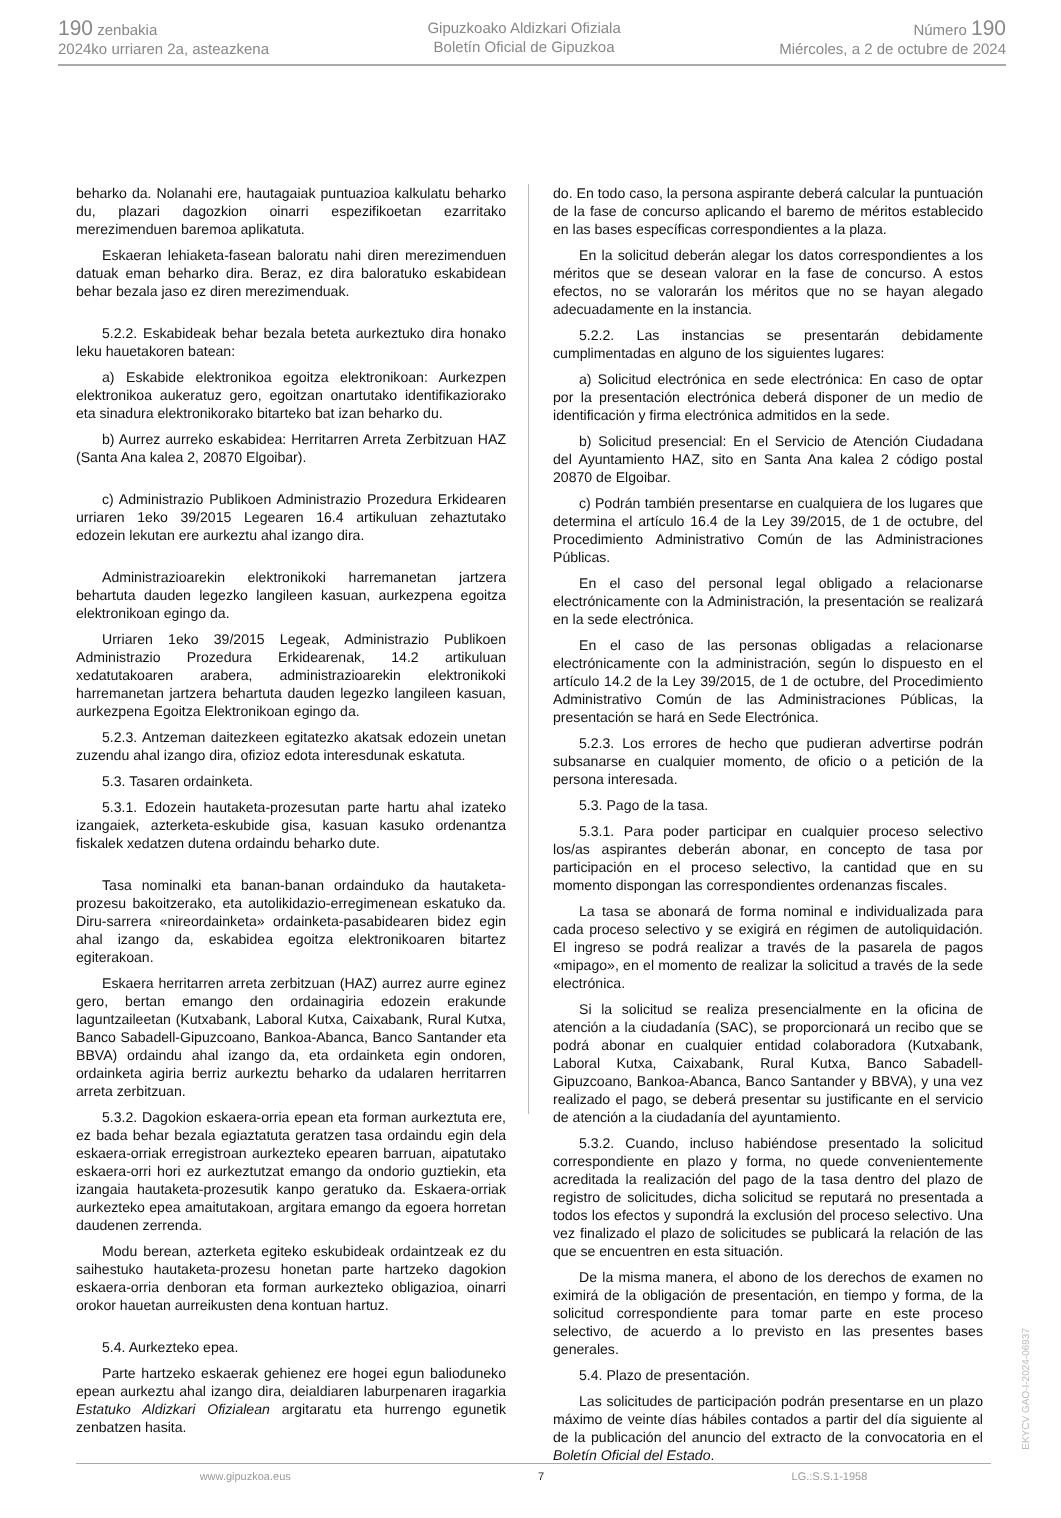190 zenbakia
2024ko urriaren 2a, asteazkena
Gipuzkoako Aldizkari Ofiziala
Boletín Oficial de Gipuzkoa
Número 190
Miércoles, a 2 de octubre de 2024
beharko da. Nolanahi ere, hautagaiak puntuazioa kalkulatu beharko du, plazari dagozkion oinarri espezifikoetan ezarritako merezimenduen baremoa aplikatuta.
Eskaeran lehiaketa-fasean baloratu nahi diren merezimenduen datuak eman beharko dira. Beraz, ez dira baloratuko eskabidean behar bezala jaso ez diren merezimenduak.
5.2.2. Eskabideak behar bezala beteta aurkeztuko dira honako leku hauetakoren batean:
a) Eskabide elektronikoa egoitza elektronikoan: Aurkezpen elektronikoa aukeratuz gero, egoitzan onartutako identifikaziorako eta sinadura elektronikorako bitarteko bat izan beharko du.
b) Aurrez aurreko eskabidea: Herritarren Arreta Zerbitzuan HAZ (Santa Ana kalea 2, 20870 Elgoibar).
c) Administrazio Publikoen Administrazio Prozedura Erkidearen urriaren 1eko 39/2015 Legearen 16.4 artikuluan zehaztutako edozein lekutan ere aurkeztu ahal izango dira.
Administrazioarekin elektronikoki harremanetan jartzera behartuta dauden legezko langileen kasuan, aurkezpena egoitza elektronikoan egingo da.
Urriaren 1eko 39/2015 Legeak, Administrazio Publikoen Administrazio Prozedura Erkidearenak, 14.2 artikuluan xedatutakoaren arabera, administrazioarekin elektronikoki harremanetan jartzera behartuta dauden legezko langileen kasuan, aurkezpena Egoitza Elektronikoan egingo da.
5.2.3. Antzeman daitezkeen egitatezko akatsak edozein unetan zuzendu ahal izango dira, ofizioz edota interesdunak eskatuta.
5.3. Tasaren ordainketa.
5.3.1. Edozein hautaketa-prozesutan parte hartu ahal izateko izangaiek, azterketa-eskubide gisa, kasuan kasuko ordenantza fiskalek xedatzen dutena ordaindu beharko dute.
Tasa nominalki eta banan-banan ordainduko da hautaketa-prozesu bakoitzerako, eta autolikidazio-erregimenean eskatuko da. Diru-sarrera «nireordainketa» ordainketa-pasabidearen bidez egin ahal izango da, eskabidea egoitza elektronikoaren bitartez egiterakoan.
Eskaera herritarren arreta zerbitzuan (HAZ) aurrez aurre eginez gero, bertan emango den ordainagiria edozein erakunde laguntzaileetan (Kutxabank, Laboral Kutxa, Caixabank, Rural Kutxa, Banco Sabadell-Gipuzcoano, Bankoa-Abanca, Banco Santander eta BBVA) ordaindu ahal izango da, eta ordainketa egin ondoren, ordainketa agiria berriz aurkeztu beharko da udalaren herritarren arreta zerbitzuan.
5.3.2. Dagokion eskaera-orria epean eta forman aurkeztuta ere, ez bada behar bezala egiaztatuta geratzen tasa ordaindu egin dela eskaera-orriak erregistroan aurkezteko epearen barruan, aipatutako eskaera-orri hori ez aurkeztutzat emango da ondorio guztiekin, eta izangaia hautaketa-prozesutik kanpo geratuko da. Eskaera-orriak aurkezteko epea amaitutakoan, argitara emango da egoera horretan daudenen zerrenda.
Modu berean, azterketa egiteko eskubideak ordaintzeak ez du saihestuko hautaketa-prozesu honetan parte hartzeko dagokion eskaera-orria denboran eta forman aurkezteko obligazioa, oinarri orokor hauetan aurreikusten dena kontuan hartuz.
5.4. Aurkezteko epea.
Parte hartzeko eskaerak gehienez ere hogei egun balioduneko epean aurkeztu ahal izango dira, deialdiaren laburpenaren iragarkia Estatuko Aldizkari Ofizialean argitaratu eta hurrengo egunetik zenbatzen hasita.
do. En todo caso, la persona aspirante deberá calcular la puntuación de la fase de concurso aplicando el baremo de méritos establecido en las bases específicas correspondientes a la plaza.
En la solicitud deberán alegar los datos correspondientes a los méritos que se desean valorar en la fase de concurso. A estos efectos, no se valorarán los méritos que no se hayan alegado adecuadamente en la instancia.
5.2.2. Las instancias se presentarán debidamente cumplimentadas en alguno de los siguientes lugares:
a) Solicitud electrónica en sede electrónica: En caso de optar por la presentación electrónica deberá disponer de un medio de identificación y firma electrónica admitidos en la sede.
b) Solicitud presencial: En el Servicio de Atención Ciudadana del Ayuntamiento HAZ, sito en Santa Ana kalea 2 código postal 20870 de Elgoibar.
c) Podrán también presentarse en cualquiera de los lugares que determina el artículo 16.4 de la Ley 39/2015, de 1 de octubre, del Procedimiento Administrativo Común de las Administraciones Públicas.
En el caso del personal legal obligado a relacionarse electrónicamente con la Administración, la presentación se realizará en la sede electrónica.
En el caso de las personas obligadas a relacionarse electrónicamente con la administración, según lo dispuesto en el artículo 14.2 de la Ley 39/2015, de 1 de octubre, del Procedimiento Administrativo Común de las Administraciones Públicas, la presentación se hará en Sede Electrónica.
5.2.3. Los errores de hecho que pudieran advertirse podrán subsanarse en cualquier momento, de oficio o a petición de la persona interesada.
5.3. Pago de la tasa.
5.3.1. Para poder participar en cualquier proceso selectivo los/as aspirantes deberán abonar, en concepto de tasa por participación en el proceso selectivo, la cantidad que en su momento dispongan las correspondientes ordenanzas fiscales.
La tasa se abonará de forma nominal e individualizada para cada proceso selectivo y se exigirá en régimen de autoliquidación. El ingreso se podrá realizar a través de la pasarela de pagos «mipago», en el momento de realizar la solicitud a través de la sede electrónica.
Si la solicitud se realiza presencialmente en la oficina de atención a la ciudadanía (SAC), se proporcionará un recibo que se podrá abonar en cualquier entidad colaboradora (Kutxabank, Laboral Kutxa, Caixabank, Rural Kutxa, Banco Sabadell-Gipuzcoano, Bankoa-Abanca, Banco Santander y BBVA), y una vez realizado el pago, se deberá presentar su justificante en el servicio de atención a la ciudadanía del ayuntamiento.
5.3.2. Cuando, incluso habiéndose presentado la solicitud correspondiente en plazo y forma, no quede convenientemente acreditada la realización del pago de la tasa dentro del plazo de registro de solicitudes, dicha solicitud se reputará no presentada a todos los efectos y supondrá la exclusión del proceso selectivo. Una vez finalizado el plazo de solicitudes se publicará la relación de las que se encuentren en esta situación.
De la misma manera, el abono de los derechos de examen no eximirá de la obligación de presentación, en tiempo y forma, de la solicitud correspondiente para tomar parte en este proceso selectivo, de acuerdo a lo previsto en las presentes bases generales.
5.4. Plazo de presentación.
Las solicitudes de participación podrán presentarse en un plazo máximo de veinte días hábiles contados a partir del día siguiente al de la publicación del anuncio del extracto de la convocatoria en el Boletín Oficial del Estado.
www.gipuzkoa.eus 7 LG.:S.S.1-1958
EKYCV GAO-I-2024-06937